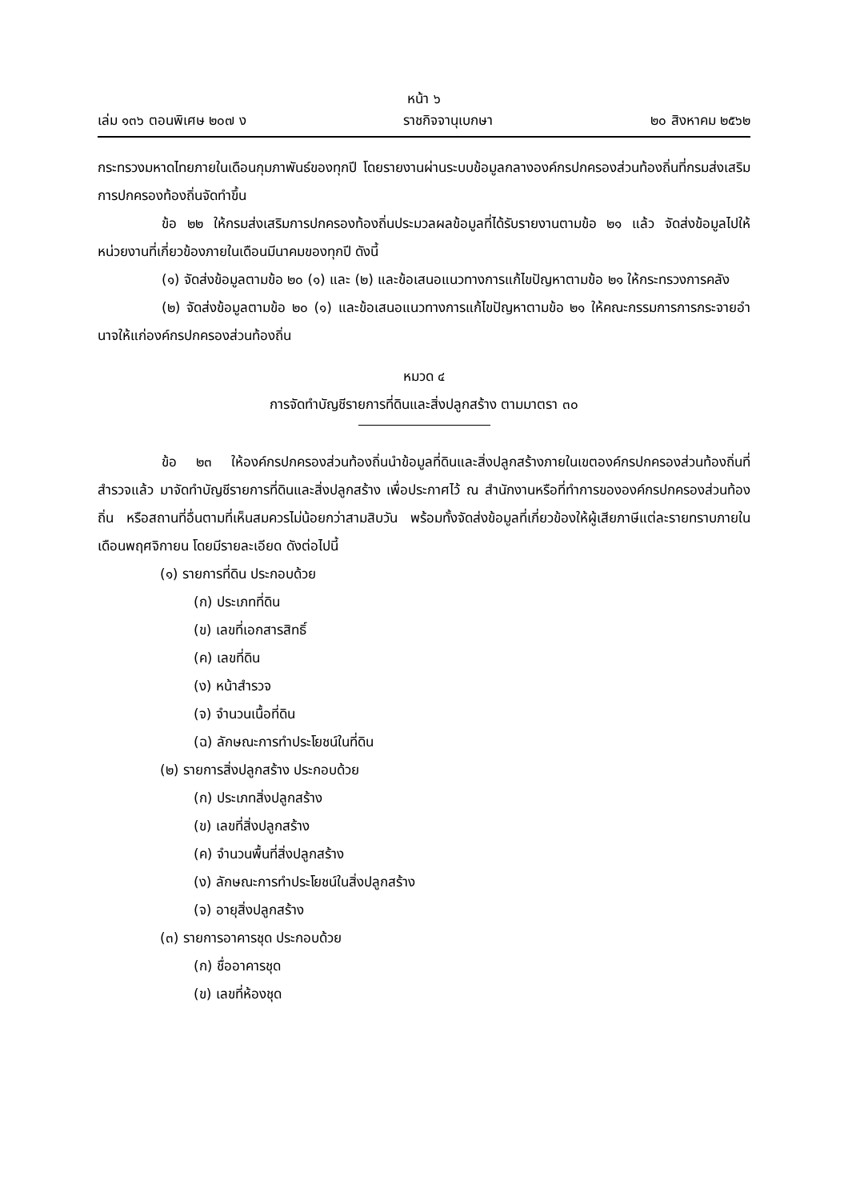หน้า ๖
เล่ม ๑๓๖ ตอนพิเศษ ๒๐๗ ง ราชกิจจานุเบกษา ๒๐ สิงหาคม ๒๕๖๒
กระทรวงมหาดไทยภายในเดือนกุมภาพันธ์ของทุกปี โดยรายงานผ่านระบบข้อมูลกลางองค์กรปกครองส่วนท้องถิ่นที่กรมส่งเสริมการปกครองท้องถิ่นจัดทำขึ้น
ข้อ ๒๒ ให้กรมส่งเสริมการปกครองท้องถิ่นประมวลผลข้อมูลที่ได้รับรายงานตามข้อ ๒๑ แล้ว จัดส่งข้อมูลไปให้หน่วยงานที่เกี่ยวข้องภายในเดือนมีนาคมของทุกปี ดังนี้
(๑) จัดส่งข้อมูลตามข้อ ๒๐ (๑) และ (๒) และข้อเสนอแนวทางการแก้ไขปัญหาตามข้อ ๒๑ ให้กระทรวงการคลัง
(๒) จัดส่งข้อมูลตามข้อ ๒๐ (๑) และข้อเสนอแนวทางการแก้ไขปัญหาตามข้อ ๒๑ ให้คณะกรรมการการกระจายอำนาจให้แก่องค์กรปกครองส่วนท้องถิ่น
หมวด ๔
การจัดทำบัญชีรายการที่ดินและสิ่งปลูกสร้าง ตามมาตรา ๓๐
ข้อ ๒๓ ให้องค์กรปกครองส่วนท้องถิ่นนำข้อมูลที่ดินและสิ่งปลูกสร้างภายในเขตองค์กรปกครองส่วนท้องถิ่นที่สำรวจแล้ว มาจัดทำบัญชีรายการที่ดินและสิ่งปลูกสร้าง เพื่อประกาศไว้ ณ สำนักงานหรือที่ทำการขององค์กรปกครองส่วนท้องถิ่น หรือสถานที่อื่นตามที่เห็นสมควรไม่น้อยกว่าสามสิบวัน พร้อมทั้งจัดส่งข้อมูลที่เกี่ยวข้องให้ผู้เสียภาษีแต่ละรายทราบภายในเดือนพฤศจิกายน โดยมีรายละเอียด ดังต่อไปนี้
(๑) รายการที่ดิน ประกอบด้วย
(ก) ประเภทที่ดิน
(ข) เลขที่เอกสารสิทธิ์
(ค) เลขที่ดิน
(ง) หน้าสำรวจ
(จ) จำนวนเนื้อที่ดิน
(ฉ) ลักษณะการทำประโยชน์ในที่ดิน
(๒) รายการสิ่งปลูกสร้าง ประกอบด้วย
(ก) ประเภทสิ่งปลูกสร้าง
(ข) เลขที่สิ่งปลูกสร้าง
(ค) จำนวนพื้นที่สิ่งปลูกสร้าง
(ง) ลักษณะการทำประโยชน์ในสิ่งปลูกสร้าง
(จ) อายุสิ่งปลูกสร้าง
(๓) รายการอาคารชุด ประกอบด้วย
(ก) ชื่ออาคารชุด
(ข) เลขที่ห้องชุด